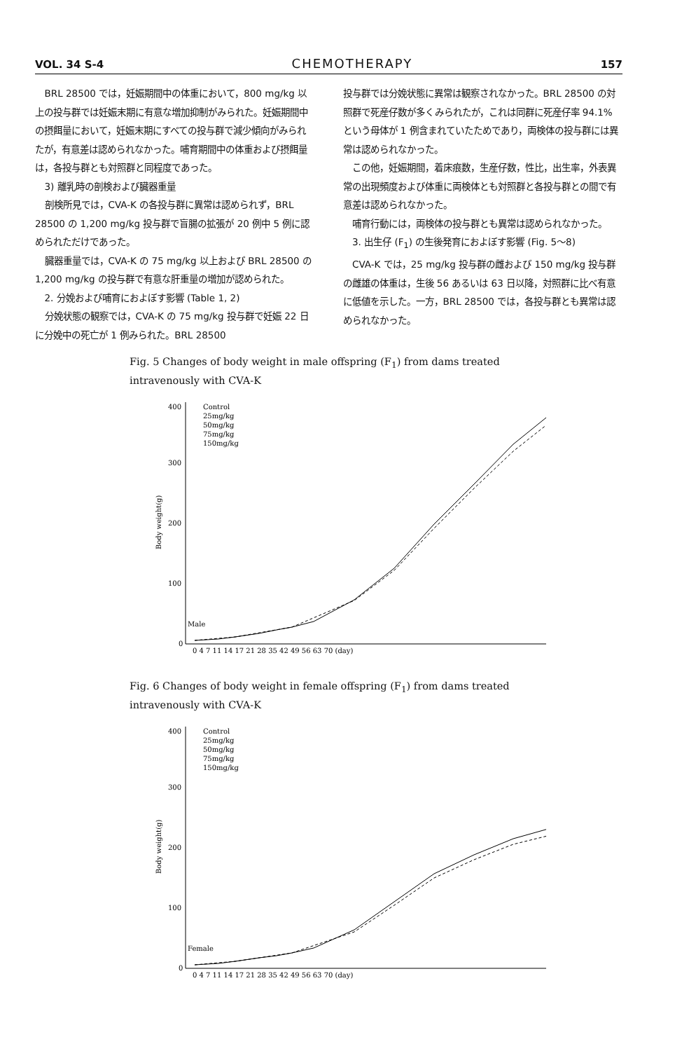VOL. 34 S-4 CHEMOTHERAPY 157
BRL 28500 では，妊娠期間中の体重において，800 mg/kg 以上の投与群では妊娠末期に有意な増加抑制がみられた。妊娠期間中の摂餌量において，妊娠末期にすべての投与群で減少傾向がみられたが，有意差は認められなかった。哺育期間中の体重および摂餌量は，各投与群とも対照群と同程度であった。
3) 離乳時の剖検および臓器重量
剖検所見では，CVA-K の各投与群に異常は認められず，BRL 28500 の 1,200 mg/kg 投与群で盲腸の拡張が 20 例中 5 例に認められただけであった。
臓器重量では，CVA-K の 75 mg/kg 以上および BRL 28500 の 1,200 mg/kg の投与群で有意な肝重量の増加が認められた。
2. 分娩および哺育におよぼす影響 (Table 1, 2)
分娩状態の観察では，CVA-K の 75 mg/kg 投与群で妊娠 22 日に分娩中の死亡が 1 例みられた。BRL 28500
投与群では分娩状態に異常は観察されなかった。BRL 28500 の対照群で死産仔数が多くみられたが，これは同群に死産仔率 94.1% という母体が 1 例含まれていたためであり，両検体の投与群には異常は認められなかった。
この他，妊娠期間，着床痕数，生産仔数，性比，出生率，外表異常の出現頻度および体重に両検体とも対照群と各投与群との間で有意差は認められなかった。
哺育行動には，両検体の投与群とも異常は認められなかった。
3. 出生仔 (F<sub>1</sub>) の生後発育におよぼす影響 (Fig. 5〜8)
CVA-K では，25 mg/kg 投与群の雌および 150 mg/kg 投与群の雌雄の体重は，生後 56 あるいは 63 日以降，対照群に比べ有意に低値を示した。一方，BRL 28500 では，各投与群とも異常は認められなかった。
Fig. 5 Changes of body weight in male offspring (F<sub>1</sub>) from dams treated intravenously with CVA-K
400
300
200
100
0
Control
25mg/kg
50mg/kg
75mg/kg
150mg/kg
Male
Body weight(g)
0 4 7 11 14 17 21 28 35 42 49 56 63 70 (day)
Fig. 6 Changes of body weight in female offspring (F<sub>1</sub>) from dams treated intravenously with CVA-K
400
300
200
100
0
Control
25mg/kg
50mg/kg
75mg/kg
150mg/kg
Female
Body weight(g)
0 4 7 11 14 17 21 28 35 42 49 56 63 70 (day)